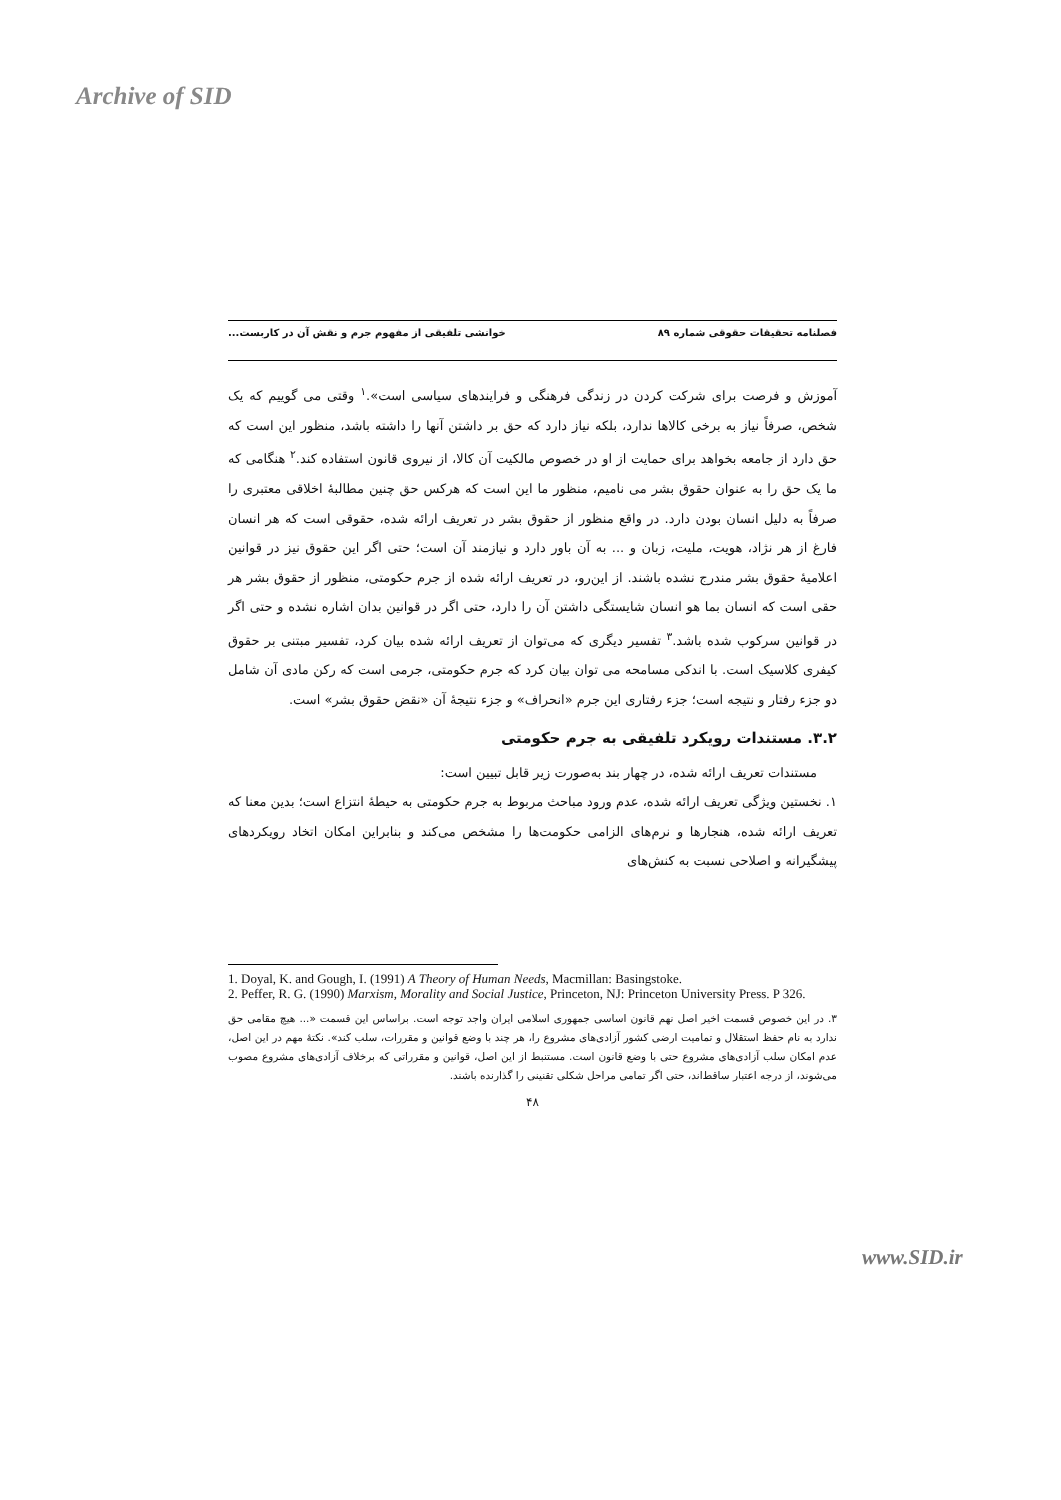Archive of SID
فصلنامه تحقیقات حقوقی شماره ۸۹ خوانشی تلفیقی از مفهوم جرم و نقش آن در کاربست...
آموزش و فرصت برای شرکت کردن در زندگی فرهنگی و فرایندهای سیاسی است».<sup>۱</sup> وقتی می گوییم که یک شخص، صرفاً نیاز به برخی کالاها ندارد، بلکه نیاز دارد که حق بر داشتن آنها را داشته باشد، منظور این است که حق دارد از جامعه بخواهد برای حمایت از او در خصوص مالکیت آن کالا، از نیروی قانون استفاده کند.<sup>۲</sup> هنگامی که ما یک حق را به عنوان حقوق بشر می نامیم، منظور ما این است که هرکس حق چنین مطالبهٔ اخلاقی معتبری را صرفاً به دلیل انسان بودن دارد. در واقع منظور از حقوق بشر در تعریف ارائه شده، حقوقی است که هر انسان فارغ از هر نژاد، هویت، ملیت، زبان و ... به آن باور دارد و نیازمند آن است؛ حتی اگر این حقوق نیز در قوانین اعلامیهٔ حقوق بشر مندرج نشده باشند. از این‌رو، در تعریف ارائه شده از جرم حکومتی، منظور از حقوق بشر هر حقی است که انسان بما هو انسان شایستگی داشتن آن را دارد، حتی اگر در قوانین بدان اشاره نشده و حتی اگر در قوانین سرکوب شده باشد.<sup>۳</sup> تفسیر دیگری که می‌توان از تعریف ارائه شده بیان کرد، تفسیر مبتنی بر حقوق کیفری کلاسیک است. با اندکی مسامحه می توان بیان کرد که جرم حکومتی، جرمی است که رکن مادی آن شامل دو جزء رفتار و نتیجه است؛ جزء رفتاری این جرم «انحراف» و جزء نتیجهٔ آن «نقض حقوق بشر» است.
۳.۲. مستندات رویکرد تلفیقی به جرم حکومتی
مستندات تعریف ارائه شده، در چهار بند به‌صورت زیر قابل تبیین است:
۱. نخستین ویژگی تعریف ارائه شده، عدم ورود مباحث مربوط به جرم حکومتی به حیطهٔ انتزاع است؛ بدین معنا که تعریف ارائه شده، هنجارها و نرم‌های الزامی حکومت‌ها را مشخص می‌کند و بنابراین امکان اتخاد رویکردهای پیشگیرانه و اصلاحی نسبت به کنش‌های
1. Doyal, K. and Gough, I. (1991) A Theory of Human Needs, Macmillan: Basingstoke.
2. Peffer, R. G. (1990) Marxism, Morality and Social Justice, Princeton, NJ: Princeton University Press. P 326.
۳. در این خصوص قسمت اخیر اصل نهم قانون اساسی جمهوری اسلامی ایران واجد توجه است. براساس این قسمت «... هیچ مقامی حق ندارد به نام حفظ استقلال و تمامیت ارضی کشور آزادی‌های مشروع را، هر چند با وضع قوانین و مقررات، سلب کند». نکتهٔ مهم در این اصل، عدم امکان سلب آزادی‌های مشروع حتی با وضع قانون است. مستنبط از این اصل، قوانین و مقرراتی که برخلاف آزادی‌های مشروع مصوب می‌شوند، از درجه اعتبار ساقط‌اند، حتی اگر تمامی مراحل شکلی تقنینی را گذارنده باشند.
۴۸
www.SID.ir